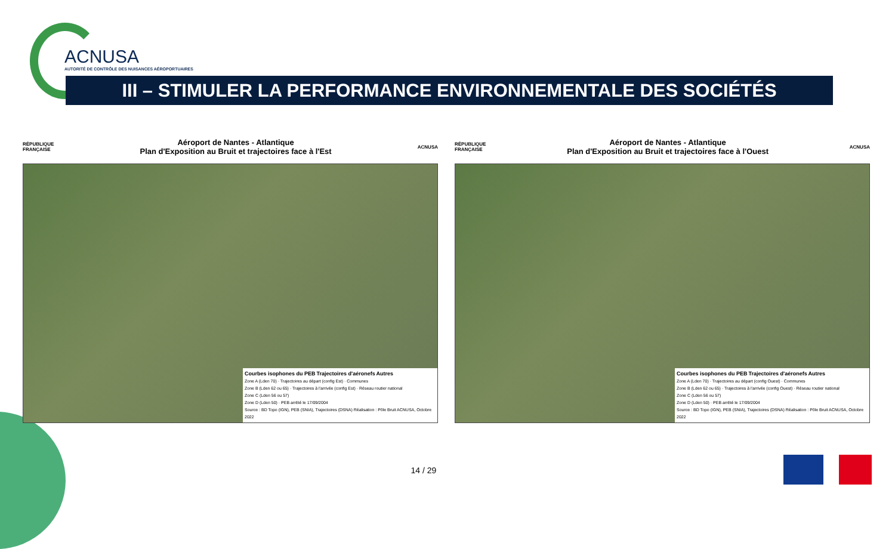ACNUSA
AUTORITÉ DE CONTRÔLE DES NUISANCES AÉROPORTUAIRES
III – STIMULER LA PERFORMANCE ENVIRONNEMENTALE DES SOCIÉTÉS
RÉPUBLIQUE
FRANÇAISE
Aéroport de Nantes - Atlantique
Plan d'Exposition au Bruit et trajectoires face à l'Est
ACNUSA
Courbes isophones du PEB Trajectoires d'aéronefs Autres
Zone A (Lden 70) · Trajectoires au départ (config Est) · Communes
Zone B (Lden 62 ou 65) · Trajectoires à l'arrivée (config Est) · Réseau routier national
Zone C (Lden 56 ou 57)
Zone D (Lden 50) · PEB arrêté le 17/09/2004
Source : BD Topo (IGN), PEB (SNIA), Trajectoires (DSNA) Réalisation : Pôle Bruit ACNUSA, Octobre 2022
RÉPUBLIQUE
FRANÇAISE
Aéroport de Nantes - Atlantique
Plan d'Exposition au Bruit et trajectoires face à l'Ouest
ACNUSA
Courbes isophones du PEB Trajectoires d'aéronefs Autres
Zone A (Lden 70) · Trajectoires au départ (config Ouest) · Communes
Zone B (Lden 62 ou 65) · Trajectoires à l'arrivée (config Ouest) · Réseau routier national
Zone C (Lden 56 ou 57)
Zone D (Lden 50) · PEB arrêté le 17/09/2004
Source : BD Topo (IGN), PEB (SNIA), Trajectoires (DSNA) Réalisation : Pôle Bruit ACNUSA, Octobre 2022
14 / 29